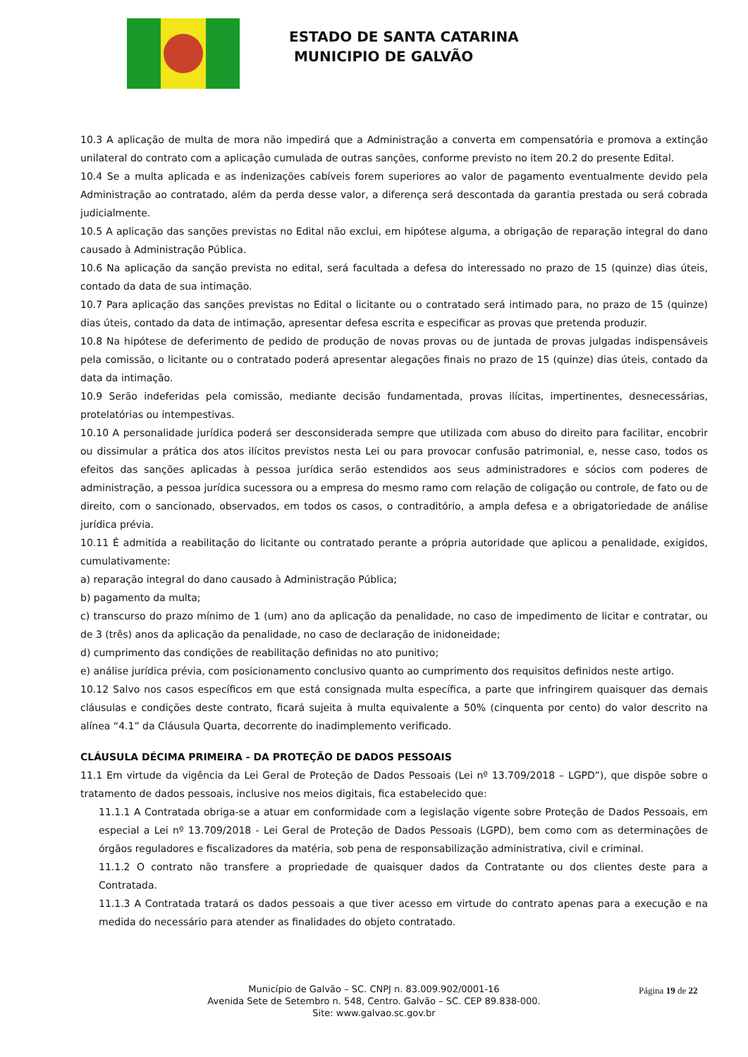ESTADO DE SANTA CATARINA
MUNICIPIO DE GALVÃO
10.3 A aplicação de multa de mora não impedirá que a Administração a converta em compensatória e promova a extinção unilateral do contrato com a aplicação cumulada de outras sanções, conforme previsto no item 20.2 do presente Edital.
10.4 Se a multa aplicada e as indenizações cabíveis forem superiores ao valor de pagamento eventualmente devido pela Administração ao contratado, além da perda desse valor, a diferença será descontada da garantia prestada ou será cobrada judicialmente.
10.5 A aplicação das sanções previstas no Edital não exclui, em hipótese alguma, a obrigação de reparação integral do dano causado à Administração Pública.
10.6 Na aplicação da sanção prevista no edital, será facultada a defesa do interessado no prazo de 15 (quinze) dias úteis, contado da data de sua intimação.
10.7 Para aplicação das sanções previstas no Edital o licitante ou o contratado será intimado para, no prazo de 15 (quinze) dias úteis, contado da data de intimação, apresentar defesa escrita e especificar as provas que pretenda produzir.
10.8 Na hipótese de deferimento de pedido de produção de novas provas ou de juntada de provas julgadas indispensáveis pela comissão, o licitante ou o contratado poderá apresentar alegações finais no prazo de 15 (quinze) dias úteis, contado da data da intimação.
10.9 Serão indeferidas pela comissão, mediante decisão fundamentada, provas ilícitas, impertinentes, desnecessárias, protelatórias ou intempestivas.
10.10 A personalidade jurídica poderá ser desconsiderada sempre que utilizada com abuso do direito para facilitar, encobrir ou dissimular a prática dos atos ilícitos previstos nesta Lei ou para provocar confusão patrimonial, e, nesse caso, todos os efeitos das sanções aplicadas à pessoa jurídica serão estendidos aos seus administradores e sócios com poderes de administração, a pessoa jurídica sucessora ou a empresa do mesmo ramo com relação de coligação ou controle, de fato ou de direito, com o sancionado, observados, em todos os casos, o contraditório, a ampla defesa e a obrigatoriedade de análise jurídica prévia.
10.11 É admitida a reabilitação do licitante ou contratado perante a própria autoridade que aplicou a penalidade, exigidos, cumulativamente:
a) reparação integral do dano causado à Administração Pública;
b) pagamento da multa;
c) transcurso do prazo mínimo de 1 (um) ano da aplicação da penalidade, no caso de impedimento de licitar e contratar, ou de 3 (três) anos da aplicação da penalidade, no caso de declaração de inidoneidade;
d) cumprimento das condições de reabilitação definidas no ato punitivo;
e) análise jurídica prévia, com posicionamento conclusivo quanto ao cumprimento dos requisitos definidos neste artigo.
10.12 Salvo nos casos específicos em que está consignada multa específica, a parte que infringirem quaisquer das demais cláusulas e condições deste contrato, ficará sujeita à multa equivalente a 50% (cinquenta por cento) do valor descrito na alínea “4.1” da Cláusula Quarta, decorrente do inadimplemento verificado.
CLÁUSULA DÉCIMA PRIMEIRA - DA PROTEÇÃO DE DADOS PESSOAIS
11.1 Em virtude da vigência da Lei Geral de Proteção de Dados Pessoais (Lei nº 13.709/2018 – LGPD”), que dispõe sobre o tratamento de dados pessoais, inclusive nos meios digitais, fica estabelecido que:
11.1.1 A Contratada obriga-se a atuar em conformidade com a legislação vigente sobre Proteção de Dados Pessoais, em especial a Lei nº 13.709/2018 - Lei Geral de Proteção de Dados Pessoais (LGPD), bem como com as determinações de órgãos reguladores e fiscalizadores da matéria, sob pena de responsabilização administrativa, civil e criminal.
11.1.2 O contrato não transfere a propriedade de quaisquer dados da Contratante ou dos clientes deste para a Contratada.
11.1.3 A Contratada tratará os dados pessoais a que tiver acesso em virtude do contrato apenas para a execução e na medida do necessário para atender as finalidades do objeto contratado.
Página 19 de 22
Município de Galvão – SC. CNPJ n. 83.009.902/0001-16
Avenida Sete de Setembro n. 548, Centro. Galvão – SC. CEP 89.838-000.
Site: www.galvao.sc.gov.br